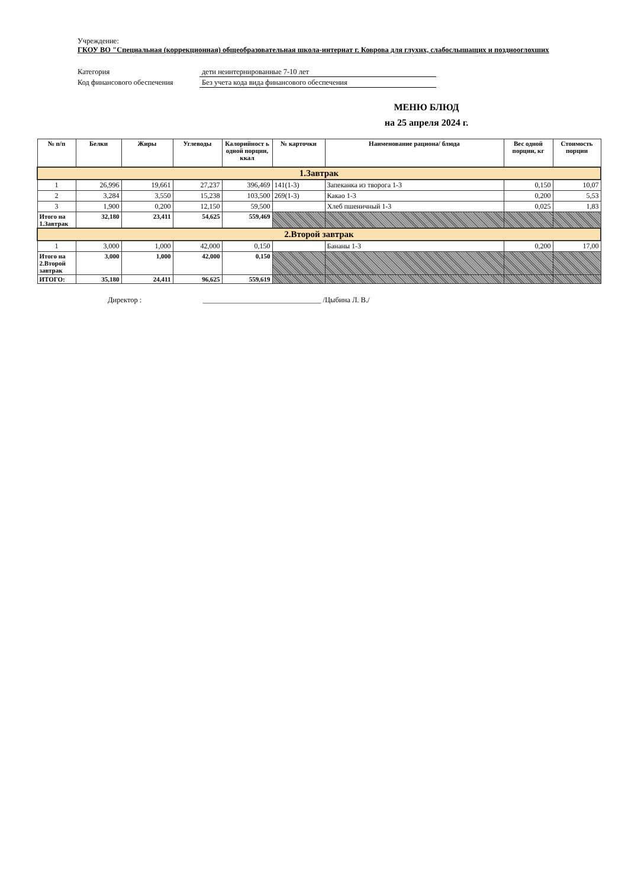Учреждение:
ГКОУ ВО "Специальная (коррекционная) общеобразовательная школа-интернат г. Коврова для глухих, слабослышащих и позднооглохших
Категория дети неинтернированные 7-10 лет
Код финансового обеспечения Без учета кода вида финансового обеспечения
МЕНЮ БЛЮД
на 25 апреля 2024 г.
| № п/п | Белки | Жиры | Углеводы | Калорийност ь одной порции, ккал | № карточки | Наименование рациона/ блюда | Вес одной порции, кг | Стоимость порции |
| --- | --- | --- | --- | --- | --- | --- | --- | --- |
| 1.Завтрак | | | | | | | | |
| 1 | 26,996 | 19,661 | 27,237 | 396,469 | 141(1-3) | Запеканка из творога 1-3 | 0,150 | 10,07 |
| 2 | 3,284 | 3,550 | 15,238 | 103,500 | 269(1-3) | Какао 1-3 | 0,200 | 5,53 |
| 3 | 1,900 | 0,200 | 12,150 | 59,500 | | Хлеб пшеничный 1-3 | 0,025 | 1,83 |
| Итого на 1.Завтрак | 32,180 | 23,411 | 54,625 | 559,469 | | | | |
| 2.Второй завтрак | | | | | | | | |
| 1 | 3,000 | 1,000 | 42,000 | 0,150 | | Бананы 1-3 | 0,200 | 17,00 |
| Итого на 2.Второй завтрак | 3,000 | 1,000 | 42,000 | 0,150 | | | | |
| ИТОГО: | 35,180 | 24,411 | 96,625 | 559,619 | | | | |
Директор : ________________________________ /Цыбина Л. В./